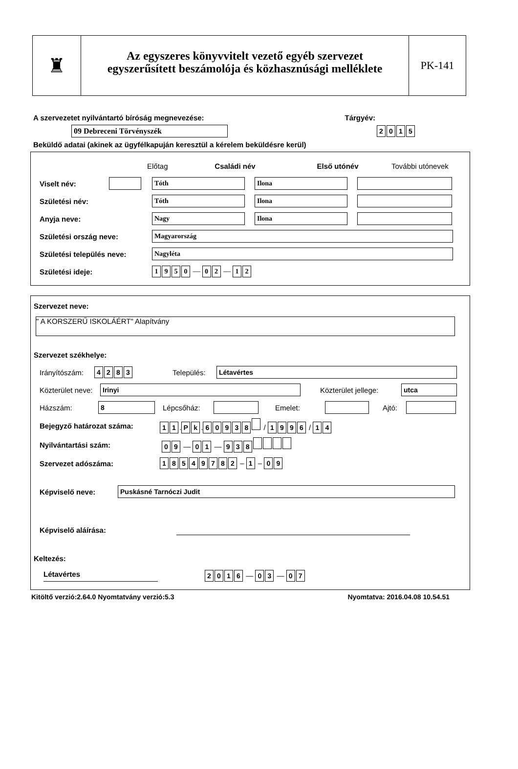♜
Az egyszeres könyvvitelt vezető egyéb szervezet
egyszerűsített beszámolója és közhasznúsági melléklete
PK-141
A szervezetet nyilvántartó bíróság megnevezése: Tárgyév:
09 Debreceni Törvényszék 2015
Beküldő adatai (akinek az ügyfélkapuján keresztül a kérelem beküldésre kerül)
Előtag Családi név Első utónév További utónevek
Viselt név: Tóth Ilona
Születési név: Tóth Ilona
Anyja neve: Nagy Ilona
Születési ország neve: Magyarország
Születési település neve: Nagyléta
Születési ideje: 1950 — 0 2 — 1 2
Szervezet neve:
" A KORSZERŰ ISKOLÁÉRT" Alapítvány
Szervezet székhelye:
Irányítószám: 4283 Település: Létavértes
Közterület neve: Irinyi Közterület jellege: utca
Házszám: 8 Lépcsőház: Emelet: Ajtó:
Bejegyző határozat száma: 11. Pk. 60938 / 1996 / 14
Nyilvántartási szám: 09 — 01 — 938
Szervezet adószáma: 18549782 – 1 – 09
Képviselő neve: Puskásné Tarnóczi Judit
Képviselő aláírása:
Keltezés:
Létavértes 2016 — 03 — 07
Kitöltő verzió:2.64.0 Nyomtatvány verzió:5.3 Nyomtatva: 2016.04.08 10.54.51